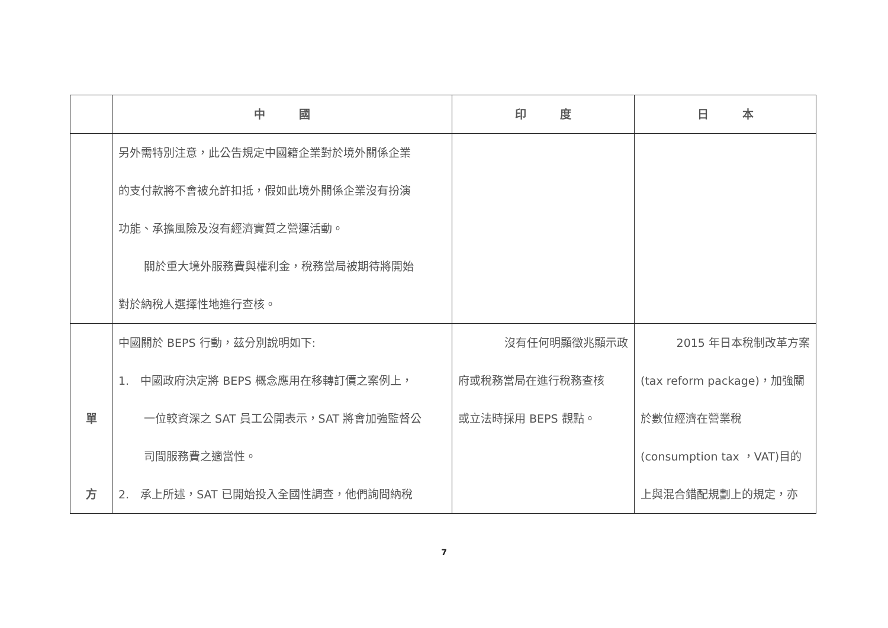| | 中 國 | 印 度 | 日 本 |
| --- | --- | --- | --- |
| | 另外需特別注意，此公告規定中國籍企業對於境外關係企業 的支付款將不會被允許扣抵，假如此境外關係企業沒有扮演 功能、承擔風險及沒有經濟實質之營運活動。 關於重大境外服務費與權利金，稅務當局被期待將開始 對於納稅人選擇性地進行查核。 | | |
| 單 方 | 中國關於 BEPS 行動，茲分別說明如下: 1. 中國政府決定將 BEPS 概念應用在移轉訂價之案例上， 一位較資深之 SAT 員工公開表示，SAT 將會加強監督公 司間服務費之適當性。 2. 承上所述，SAT 已開始投入全國性調查，他們詢問納稅 | 沒有任何明顯徵兆顯示政 府或稅務當局在進行稅務查核 或立法時採用 BEPS 觀點。 | 2015 年日本稅制改革方案 (tax reform package)，加強關 於數位經濟在營業稅 (consumption tax ，VAT)目的 上與混合錯配規劃上的規定，亦 |
7